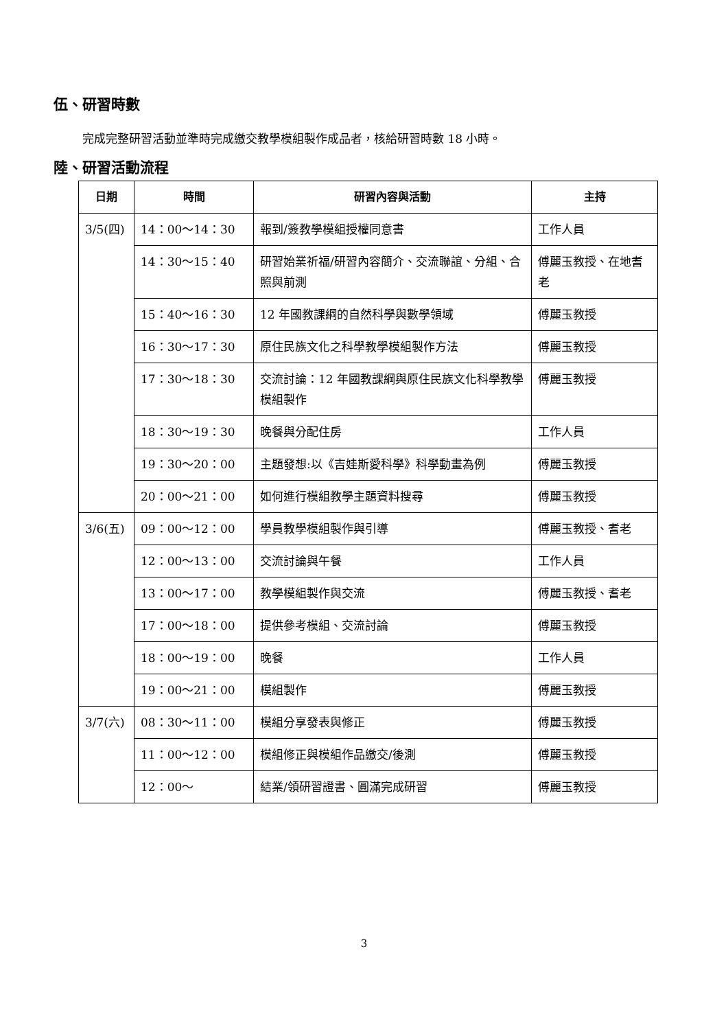伍、研習時數
完成完整研習活動並準時完成繳交教學模組製作成品者，核給研習時數 18 小時。
陸、研習活動流程
| 日期 | 時間 | 研習內容與活動 | 主持 |
| --- | --- | --- | --- |
| 3/5(四) | 14：00～14：30 | 報到/簽教學模組授權同意書 | 工作人員 |
| | 14：30～15：40 | 研習始業祈福/研習內容簡介、交流聯誼、分組、合照與前測 | 傅麗玉教授、在地耆老 |
| | 15：40～16：30 | 12 年國教課綱的自然科學與數學領域 | 傅麗玉教授 |
| | 16：30～17：30 | 原住民族文化之科學教學模組製作方法 | 傅麗玉教授 |
| | 17：30～18：30 | 交流討論：12 年國教課綱與原住民族文化科學教學模組製作 | 傅麗玉教授 |
| | 18：30～19：30 | 晚餐與分配住房 | 工作人員 |
| | 19：30～20：00 | 主題發想:以《吉娃斯愛科學》科學動畫為例 | 傅麗玉教授 |
| | 20：00～21：00 | 如何進行模組教學主題資料搜尋 | 傅麗玉教授 |
| 3/6(五) | 09：00～12：00 | 學員教學模組製作與引導 | 傅麗玉教授、耆老 |
| | 12：00～13：00 | 交流討論與午餐 | 工作人員 |
| | 13：00～17：00 | 教學模組製作與交流 | 傅麗玉教授、耆老 |
| | 17：00～18：00 | 提供參考模組、交流討論 | 傅麗玉教授 |
| | 18：00～19：00 | 晚餐 | 工作人員 |
| | 19：00～21：00 | 模組製作 | 傅麗玉教授 |
| 3/7(六) | 08：30～11：00 | 模組分享發表與修正 | 傅麗玉教授 |
| | 11：00～12：00 | 模組修正與模組作品繳交/後測 | 傅麗玉教授 |
| | 12：00～ | 結業/領研習證書、圓滿完成研習 | 傅麗玉教授 |
3